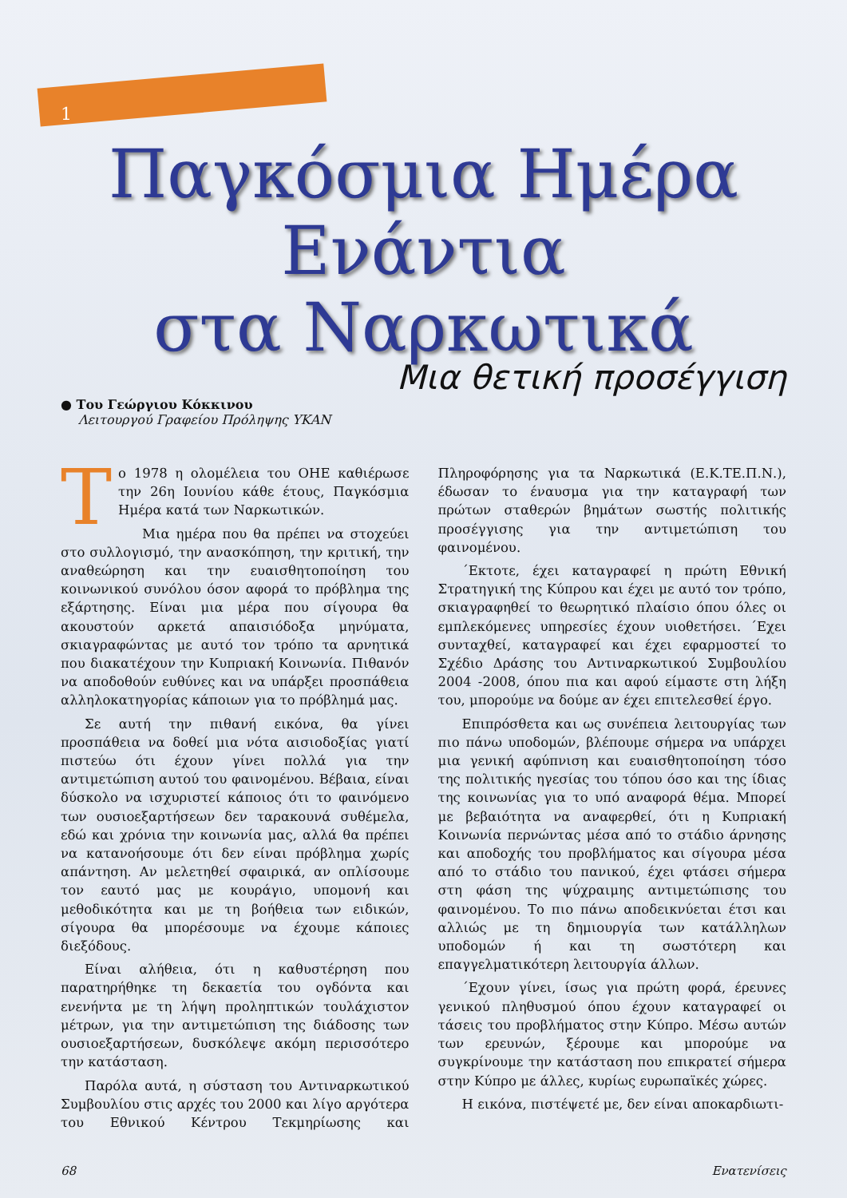1
Παγκόσμια Ημέρα
Ενάντια
στα Ναρκωτικά
Μια θετική προσέγγιση
● Του Γεώργιου Κόκκινου
Λειτουργού Γραφείου Πρόληψης ΥΚΑΝ
Το 1978 η ολομέλεια του ΟΗΕ καθιέρωσε την 26η Ιουνίου κάθε έτους, Παγκόσμια Ημέρα κατά των Ναρκωτικών.
Μια ημέρα που θα πρέπει να στοχεύει στο συλλογισμό, την ανασκόπηση, την κριτική, την αναθεώρηση και την ευαισθητοποίηση του κοινωνικού συνόλου όσον αφορά το πρόβλημα της εξάρτησης. Είναι μια μέρα που σίγουρα θα ακουστούν αρκετά απαισιόδοξα μηνύματα, σκιαγραφώντας με αυτό τον τρόπο τα αρνητικά που διακατέχουν την Κυπριακή Κοινωνία. Πιθανόν να αποδοθούν ευθύνες και να υπάρξει προσπάθεια αλληλοκατηγορίας κάποιων για το πρόβλημά μας.
Σε αυτή την πιθανή εικόνα, θα γίνει προσπάθεια να δοθεί μια νότα αισιοδοξίας γιατί πιστεύω ότι έχουν γίνει πολλά για την αντιμετώπιση αυτού του φαινομένου. Βέβαια, είναι δύσκολο να ισχυριστεί κάποιος ότι το φαινόμενο των ουσιοεξαρτήσεων δεν ταρακουνά συθέμελα, εδώ και χρόνια την κοινωνία μας, αλλά θα πρέπει να κατανοήσουμε ότι δεν είναι πρόβλημα χωρίς απάντηση. Αν μελετηθεί σφαιρικά, αν οπλίσουμε τον εαυτό μας με κουράγιο, υπομονή και μεθοδικότητα και με τη βοήθεια των ειδικών, σίγουρα θα μπορέσουμε να έχουμε κάποιες διεξόδους.
Είναι αλήθεια, ότι η καθυστέρηση που παρατηρήθηκε τη δεκαετία του ογδόντα και ενενήντα με τη λήψη προληπτικών τουλάχιστον μέτρων, για την αντιμετώπιση της διάδοσης των ουσιοεξαρτήσεων, δυσκόλεψε ακόμη περισσότερο την κατάσταση.
Παρόλα αυτά, η σύσταση του Αντιναρκωτικού Συμβουλίου στις αρχές του 2000 και λίγο αργότερα του Εθνικού Κέντρου Τεκμηρίωσης και Πληροφόρησης για τα Ναρκωτικά (Ε.Κ.ΤΕ.Π.Ν.), έδωσαν το έναυσμα για την καταγραφή των πρώτων σταθερών βημάτων σωστής πολιτικής προσέγγισης για την αντιμετώπιση του φαινομένου.
΄Εκτοτε, έχει καταγραφεί η πρώτη Εθνική Στρατηγική της Κύπρου και έχει με αυτό τον τρόπο, σκιαγραφηθεί το θεωρητικό πλαίσιο όπου όλες οι εμπλεκόμενες υπηρεσίες έχουν υιοθετήσει. ΄Εχει συνταχθεί, καταγραφεί και έχει εφαρμοστεί το Σχέδιο Δράσης του Αντιναρκωτικού Συμβουλίου 2004 -2008, όπου πια και αφού είμαστε στη λήξη του, μπορούμε να δούμε αν έχει επιτελεσθεί έργο.
Επιπρόσθετα και ως συνέπεια λειτουργίας των πιο πάνω υποδομών, βλέπουμε σήμερα να υπάρχει μια γενική αφύπνιση και ευαισθητοποίηση τόσο της πολιτικής ηγεσίας του τόπου όσο και της ίδιας της κοινωνίας για το υπό αναφορά θέμα. Μπορεί με βεβαιότητα να αναφερθεί, ότι η Κυπριακή Κοινωνία περνώντας μέσα από το στάδιο άρνησης και αποδοχής του προβλήματος και σίγουρα μέσα από το στάδιο του πανικού, έχει φτάσει σήμερα στη φάση της ψύχραιμης αντιμετώπισης του φαινομένου. Το πιο πάνω αποδεικνύεται έτσι και αλλιώς με τη δημιουργία των κατάλληλων υποδομών ή και τη σωστότερη και επαγγελματικότερη λειτουργία άλλων.
΄Εχουν γίνει, ίσως για πρώτη φορά, έρευνες γενικού πληθυσμού όπου έχουν καταγραφεί οι τάσεις του προβλήματος στην Κύπρο. Μέσω αυτών των ερευνών, ξέρουμε και μπορούμε να συγκρίνουμε την κατάσταση που επικρατεί σήμερα στην Κύπρο με άλλες, κυρίως ευρωπαϊκές χώρες.
Η εικόνα, πιστέψετέ με, δεν είναι αποκαρδιωτι-
68 Ενατενίσεις